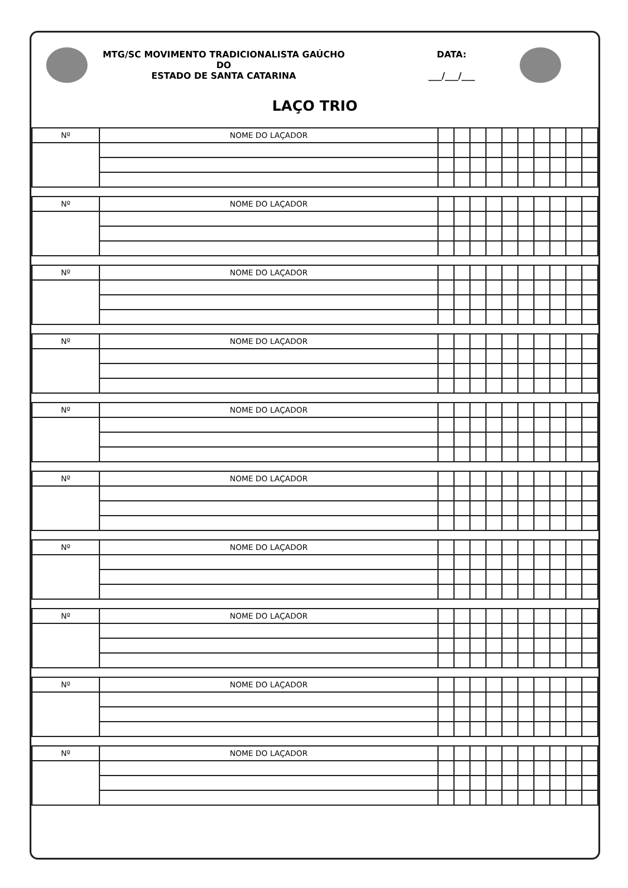MTG/SC MOVIMENTO TRADICIONALISTA GAÚCHO DO
ESTADO DE SANTA CATARINA
DATA:
___/___/___
LAÇO TRIO
| Nº | NOME DO LAÇADOR | | | | | | | | | | |
| Nº | NOME DO LAÇADOR | | | | | | | | | | |
| Nº | NOME DO LAÇADOR | | | | | | | | | | |
| Nº | NOME DO LAÇADOR | | | | | | | | | | |
| Nº | NOME DO LAÇADOR | | | | | | | | | | |
| Nº | NOME DO LAÇADOR | | | | | | | | | | |
| Nº | NOME DO LAÇADOR | | | | | | | | | | |
| Nº | NOME DO LAÇADOR | | | | | | | | | | |
| Nº | NOME DO LAÇADOR | | | | | | | | | | |
| Nº | NOME DO LAÇADOR | | | | | | | | | | |